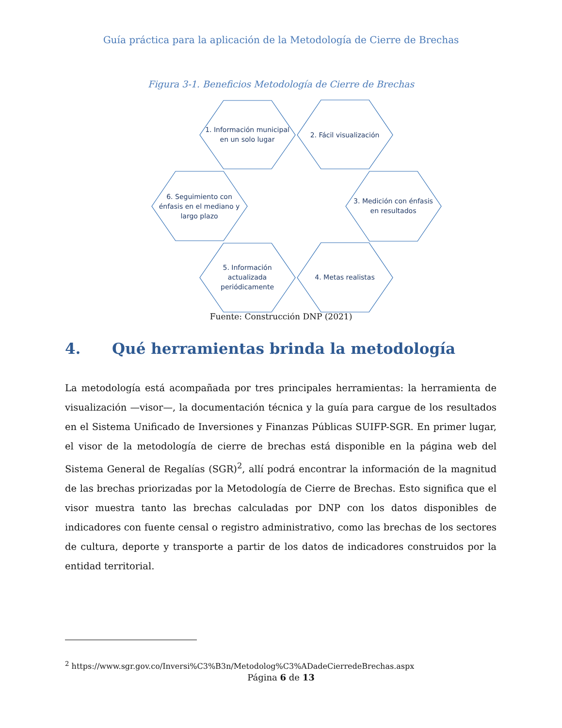Guía práctica para la aplicación de la Metodología de Cierre de Brechas
Figura 3-1. Beneficios Metodología de Cierre de Brechas
1. Información municipal
en un solo lugar
2. Fácil visualización
6. Seguimiento con
énfasis en el mediano y
largo plazo
3. Medición con énfasis
en resultados
5. Información
actualizada
periódicamente
4. Metas realistas
Fuente: Construcción DNP (2021)
4. Qué herramientas brinda la metodología
La metodología está acompañada por tres principales herramientas: la herramienta de visualización —visor—, la documentación técnica y la guía para cargue de los resultados en el Sistema Unificado de Inversiones y Finanzas Públicas SUIFP-SGR. En primer lugar, el visor de la metodología de cierre de brechas está disponible en la página web del Sistema General de Regalías (SGR)<sup>2</sup>, allí podrá encontrar la información de la magnitud de las brechas priorizadas por la Metodología de Cierre de Brechas. Esto significa que el visor muestra tanto las brechas calculadas por DNP con los datos disponibles de indicadores con fuente censal o registro administrativo, como las brechas de los sectores de cultura, deporte y transporte a partir de los datos de indicadores construidos por la entidad territorial.
<sup>2</sup> https://www.sgr.gov.co/Inversi%C3%B3n/Metodolog%C3%ADadeCierredeBrechas.aspx
Página 6 de 13